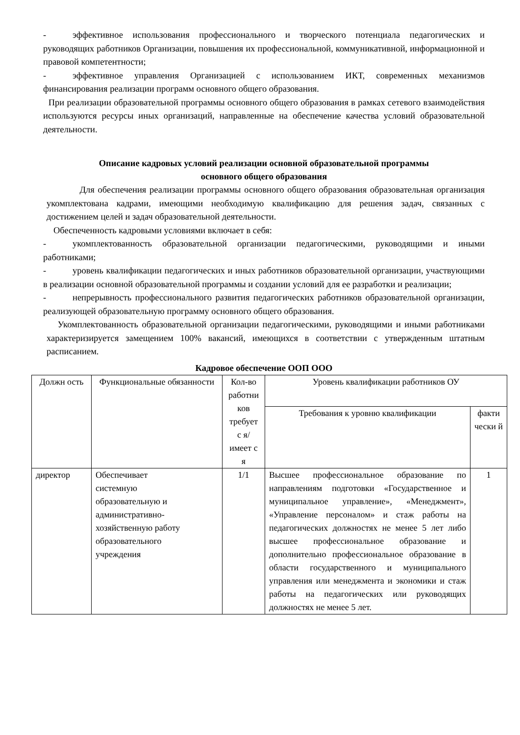- эффективное использования профессионального и творческого потенциала педагогических и руководящих работников Организации, повышения их профессиональной, коммуникативной, информационной и правовой компетентности;
- эффективное управления Организацией с использованием ИКТ, современных механизмов финансирования реализации программ основного общего образования.
При реализации образовательной программы основного общего образования в рамках сетевого взаимодействия используются ресурсы иных организаций, направленные на обеспечение качества условий образовательной деятельности.
Описание кадровых условий реализации основной образовательной программы
основного общего образования
Для обеспечения реализации программы основного общего образования образовательная организация укомплектована кадрами, имеющими необходимую квалификацию для решения задач, связанных с достижением целей и задач образовательной деятельности.
Обеспеченность кадровыми условиями включает в себя:
- укомплектованность образовательной организации педагогическими, руководящими и иными работниками;
- уровень квалификации педагогических и иных работников образовательной организации, участвующими в реализации основной образовательной программы и создании условий для ее разработки и реализации;
- непрерывность профессионального развития педагогических работников образовательной организации, реализующей образовательную программу основного общего образования.
Укомплектованность образовательной организации педагогическими, руководящими и иными работниками характеризируется замещением 100% вакансий, имеющихся в соответствии с утвержденным штатным расписанием.
Кадровое обеспечение ООП ООО
| Должн ость | Функциональные обязанности | Кол-во работни ков требует с я/имеет с я | Уровень квалификации работников ОУ | |
| --- | --- | --- | --- | --- |
| | | | Требования к уровню квалификации | факти чески й |
| директор | Обеспечивает системную образовательную и административно- хозяйственную работу образовательного учреждения | 1/1 | Высшее профессиональное образование по направлениям подготовки «Государственное и муниципальное управление», «Менеджмент», «Управление персоналом» и стаж работы на педагогических должностях не менее 5 лет либо высшее профессиональное образование и дополнительно профессиональное образование в области государственного и муниципального управления или менеджмента и экономики и стаж работы на педагогических или руководящих должностях не менее 5 лет. | 1 |